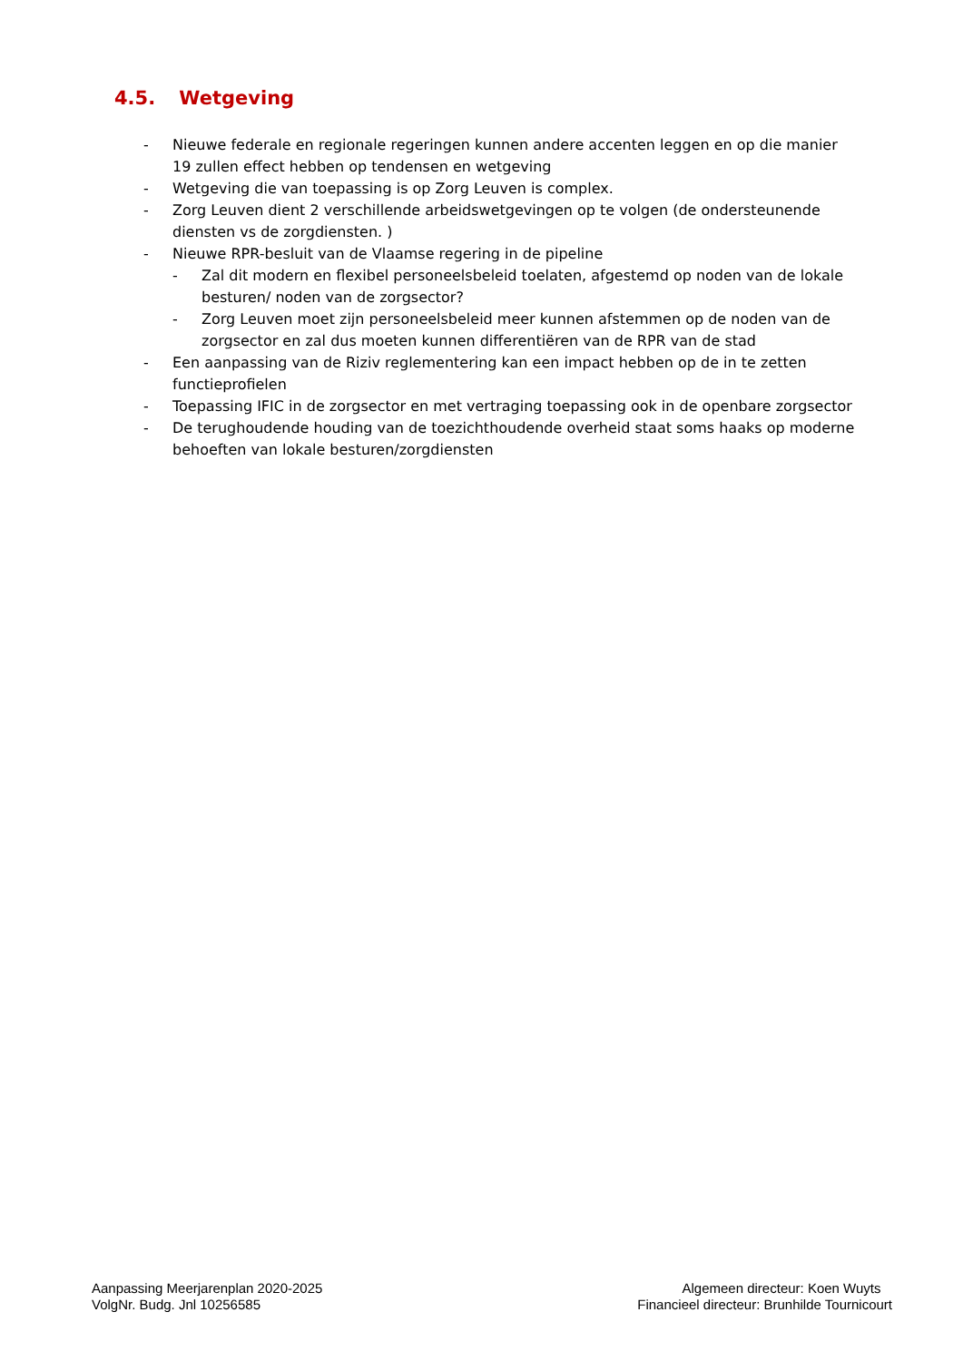4.5. Wetgeving
- Nieuwe federale en regionale regeringen kunnen andere accenten leggen en op die manier 19 zullen effect hebben op tendensen en wetgeving
- Wetgeving die van toepassing is op Zorg Leuven is complex.
- Zorg Leuven dient 2 verschillende arbeidswetgevingen op te volgen (de ondersteunende diensten vs de zorgdiensten. )
- Nieuwe RPR-besluit van de Vlaamse regering in de pipeline
- Zal dit modern en flexibel personeelsbeleid toelaten, afgestemd op noden van de lokale besturen/ noden van de zorgsector?
- Zorg Leuven moet zijn personeelsbeleid meer kunnen afstemmen op de noden van de zorgsector en zal dus moeten kunnen differentiëren van de RPR van de stad
- Een aanpassing van de Riziv reglementering kan een impact hebben op de in te zetten functieprofielen
- Toepassing IFIC in de zorgsector en met vertraging toepassing ook in de openbare zorgsector
- De terughoudende houding van de toezichthoudende overheid staat soms haaks op moderne behoeften van lokale besturen/zorgdiensten
Aanpassing Meerjarenplan 2020-2025
VolgNr. Budg. Jnl 10256585
Algemeen directeur: Koen Wuyts
Financieel directeur: Brunhilde Tournicourt